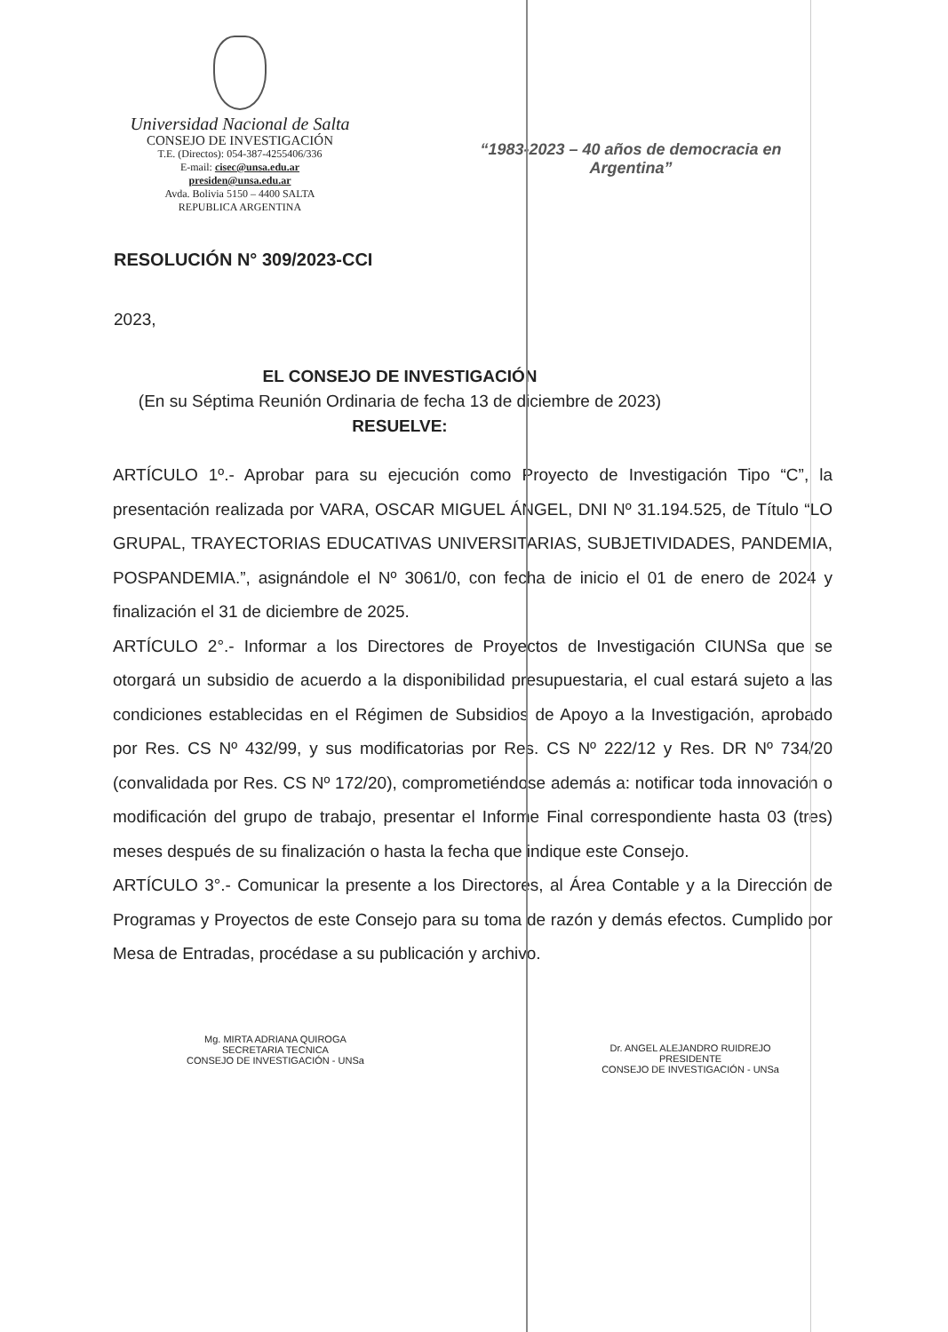Universidad Nacional de Salta
CONSEJO DE INVESTIGACIÓN
T.E. (Directos): 054-387-4255406/336
E-mail: cisec@unsa.edu.ar
presiden@unsa.edu.ar
Avda. Bolivia 5150 – 4400 SALTA
REPUBLICA ARGENTINA
“1983-2023 – 40 años de democracia en Argentina”
RESOLUCIÓN N° 309/2023-CCI
2023,
EL CONSEJO DE INVESTIGACIÓN
(En su Séptima Reunión Ordinaria de fecha 13 de diciembre de 2023)
RESUELVE:
ARTÍCULO 1º.- Aprobar para su ejecución como Proyecto de Investigación Tipo “C”, la presentación realizada por VARA, OSCAR MIGUEL ÁNGEL, DNI Nº 31.194.525, de Título “LO GRUPAL, TRAYECTORIAS EDUCATIVAS UNIVERSITARIAS, SUBJETIVIDADES, PANDEMIA, POSPANDEMIA.”, asignándole el Nº 3061/0, con fecha de inicio el 01 de enero de 2024 y finalización el 31 de diciembre de 2025.
ARTÍCULO 2°.- Informar a los Directores de Proyectos de Investigación CIUNSa que se otorgará un subsidio de acuerdo a la disponibilidad presupuestaria, el cual estará sujeto a las condiciones establecidas en el Régimen de Subsidios de Apoyo a la Investigación, aprobado por Res. CS Nº 432/99, y sus modificatorias por Res. CS Nº 222/12 y Res. DR Nº 734/20 (convalidada por Res. CS Nº 172/20), comprometiéndose además a: notificar toda innovación o modificación del grupo de trabajo, presentar el Informe Final correspondiente hasta 03 (tres) meses después de su finalización o hasta la fecha que indique este Consejo.
ARTÍCULO 3°.- Comunicar la presente a los Directores, al Área Contable y a la Dirección de Programas y Proyectos de este Consejo para su toma de razón y demás efectos. Cumplido por Mesa de Entradas, procédase a su publicación y archivo.
Mg. MIRTA ADRIANA QUIROGA
SECRETARIA TECNICA
CONSEJO DE INVESTIGACIÓN - UNSa
Dr. ANGEL ALEJANDRO RUIDREJO
PRESIDENTE
CONSEJO DE INVESTIGACIÓN - UNSa